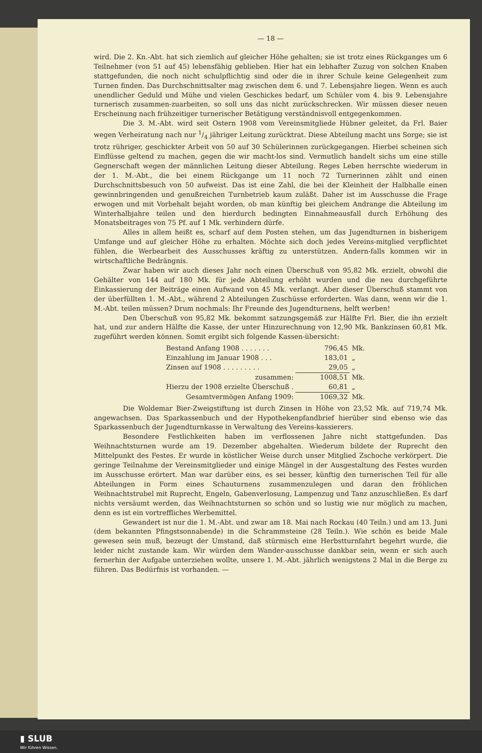— 18 —
wird. Die 2. Kn.-Abt. hat sich ziemlich auf gleicher Höhe gehalten; sie ist trotz eines Rückganges um 6 Teilnehmer (von 51 auf 45) lebensfähig geblieben. Hier hat ein lebhafter Zuzug von solchen Knaben stattgefunden, die noch nicht schulpflichtig sind oder die in ihrer Schule keine Gelegenheit zum Turnen finden. Das Durchschnittsalter mag zwischen dem 6. und 7. Lebensjahre liegen. Wenn es auch unendlicher Geduld und Mühe und vielen Geschickes bedarf, um Schüler vom 4. bis 9. Lebensjahre turnerisch zusammen-zuarbeiten, so soll uns das nicht zurückschrecken. Wir müssen dieser neuen Erscheinung nach frühzeitiger turnerischer Betätigung verständnisvoll entgegenkommen.
Die 3. M.-Abt. wird seit Ostern 1908 vom Vereinsmitgliede Hübner geleitet, da Frl. Baier wegen Verheiratung nach nur 1/4 jähriger Leitung zurücktrat. Diese Abteilung macht uns Sorge; sie ist trotz rühriger, geschickter Arbeit von 50 auf 30 Schülerinnen zurückgegangen. Hierbei scheinen sich Einflüsse geltend zu machen, gegen die wir macht-los sind. Vermutlich handelt sichs um eine stille Gegnerschaft wegen der männlichen Leitung dieser Abteilung. Reges Leben herrschte wiederum in der 1. M.-Abt., die bei einem Rückgange um 11 noch 72 Turnerinnen zählt und einen Durchschnittsbesuch von 50 aufweist. Das ist eine Zahl, die bei der Kleinheit der Halbhalle einen gewinnbringenden und genußreichen Turnbetrieb kaum zuläßt. Daher ist im Ausschusse die Frage erwogen und mit Vorbehalt bejaht worden, ob man künftig bei gleichem Andrange die Abteilung im Winterhalbjahre teilen und den hierdurch bedingten Einnahmeausfall durch Erhöhung des Monatsbeitrages von 75 Pf. auf 1 Mk. verhindern dürfe.
Alles in allem heißt es, scharf auf dem Posten stehen, um das Jugendturnen in bisherigem Umfange und auf gleicher Höhe zu erhalten. Möchte sich doch jedes Vereins-mitglied verpflichtet fühlen, die Werbearbeit des Ausschusses kräftig zu unterstützen. Andern-falls kommen wir in wirtschaftliche Bedrängnis.
Zwar haben wir auch dieses Jahr noch einen Überschuß von 95,82 Mk. erzielt, obwohl die Gehälter von 144 auf 180 Mk. für jede Abteilung erhöht wurden und die neu durchgeführte Einkassierung der Beiträge einen Aufwand von 45 Mk. verlangt. Aber dieser Überschuß stammt von der überfüllten 1. M.-Abt., während 2 Abteilungen Zuschüsse erforderten. Was dann, wenn wir die 1. M.-Abt. teilen müssen? Drum nochmals: Ihr Freunde des Jugendturnens, helft werben!
Den Überschuß von 95,82 Mk. bekommt satzungsgemäß zur Hälfte Frl. Bier, die ihn erzielt hat, und zur andern Hälfte die Kasse, der unter Hinzurechnung von 12,90 Mk. Bankzinsen 60,81 Mk. zugeführt werden können. Somit ergibt sich folgende Kassen-übersicht:
| Bestand Anfang 1908 . . . . . . . | 796,45 | Mk. |
| Einzahlung im Januar 1908 . . . | 183,01 | „ |
| Zinsen auf 1908 . . . . . . . . . | 29,05 | „ |
| zusammen: | 1008,51 | Mk. |
| Hierzu der 1908 erzielte Überschuß . | 60,81 | „ |
| Gesamtvermögen Anfang 1909: | 1069,32 | Mk. |
Die Woldemar Bier-Zweigstiftung ist durch Zinsen in Höhe von 23,52 Mk. auf 719,74 Mk. angewachsen. Das Sparkassenbuch und der Hypothekenpfandbrief hierüber sind ebenso wie das Sparkassenbuch der Jugendturnkasse in Verwaltung des Vereins-kassierers.
Besondere Festlichkeiten haben im verflossenen Jahre nicht stattgefunden. Das Weihnachtsturnen wurde am 19. Dezember abgehalten. Wiederum bildete der Ruprecht den Mittelpunkt des Festes. Er wurde in köstlicher Weise durch unser Mitglied Zschoche verkörpert. Die geringe Teilnahme der Vereinsmitglieder und einige Mängel in der Ausgestaltung des Festes wurden im Ausschusse erörtert. Man war darüber eins, es sei besser, künftig den turnerischen Teil für alle Abteilungen in Form eines Schauturnens zusammenzulegen und daran den fröhlichen Weihnachtstrubel mit Ruprecht, Engeln, Gabenverlosung, Lampenzug und Tanz anzuschließen. Es darf nichts versäumt werden, das Weihnachtsturnen so schön und so lustig wie nur möglich zu machen, denn es ist ein vortreffliches Werbemittel.
Gewandert ist nur die 1. M.-Abt. und zwar am 18. Mai nach Rockau (40 Teiln.) und am 13. Juni (dem bekannten Pfingstsonnabende) in die Schrammsteine (28 Teiln.). Wie schön es beide Male gewesen sein muß, bezeugt der Umstand, daß stürmisch eine Herbstturnfahrt begehrt wurde, die leider nicht zustande kam. Wir würden dem Wander-ausschusse dankbar sein, wenn er sich auch fernerhin der Aufgabe unterziehen wollte, unsere 1. M.-Abt. jährlich wenigstens 2 Mal in die Berge zu führen. Das Bedürfnis ist vorhanden. —
▮ SLUB
Wir führen Wissen.